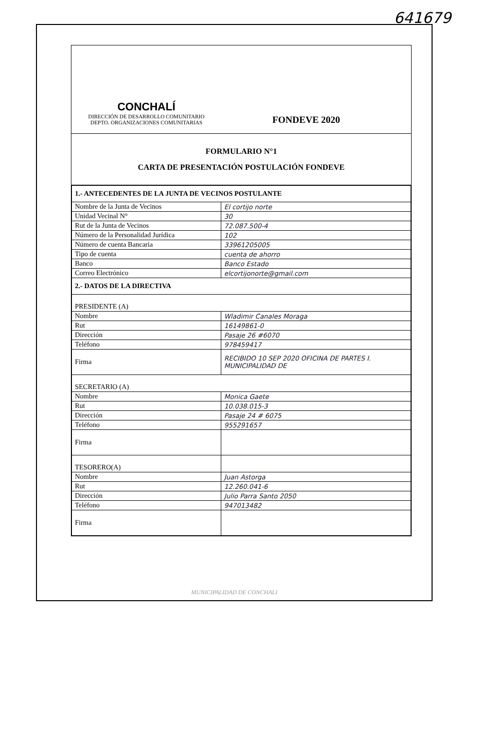641679
CONCHALÍ
DIRECCIÓN DE DESARROLLO COMUNITARIO
DEPTO. ORGANIZACIONES COMUNITARIAS
FONDEVE 2020
FORMULARIO N°1
CARTA DE PRESENTACIÓN POSTULACIÓN FONDEVE
| 1.- ANTECEDENTES DE LA JUNTA DE VECINOS POSTULANTE | |
| Nombre de la Junta de Vecinos | El cortijo norte |
| Unidad Vecinal N° | 30 |
| Rut de la Junta de Vecinos | 72.087.500-4 |
| Número de la Personalidad Jurídica | 102 |
| Número de cuenta Bancaria | 33961205005 |
| Tipo de cuenta | cuenta de ahorro |
| Banco | Banco Estado |
| Correo Electrónico | elcortijonorte@gmail.com |
| 2.- DATOS DE LA DIRECTIVA | |
| PRESIDENTE (A) | |
| Nombre | Wladimir Canales Moraga |
| Rut | 16149861-0 |
| Dirección | Pasaje 26 #6070 |
| Teléfono | 978459417 |
| Firma | RECIBIDO 10 SEP 2020 OFICINA DE PARTES I. MUNICIPALIDAD DE |
| SECRETARIO (A) | |
| Nombre | Monica Gaete |
| Rut | 10.038.015-3 |
| Dirección | Pasaje 24 # 6075 |
| Teléfono | 955291657 |
| Firma | |
| TESORERO(A) | |
| Nombre | Juan Astorga |
| Rut | 12.260.041-6 |
| Dirección | Julio Parra Santo 2050 |
| Teléfono | 947013482 |
| Firma | |
MUNICIPALIDAD DE CONCHALI